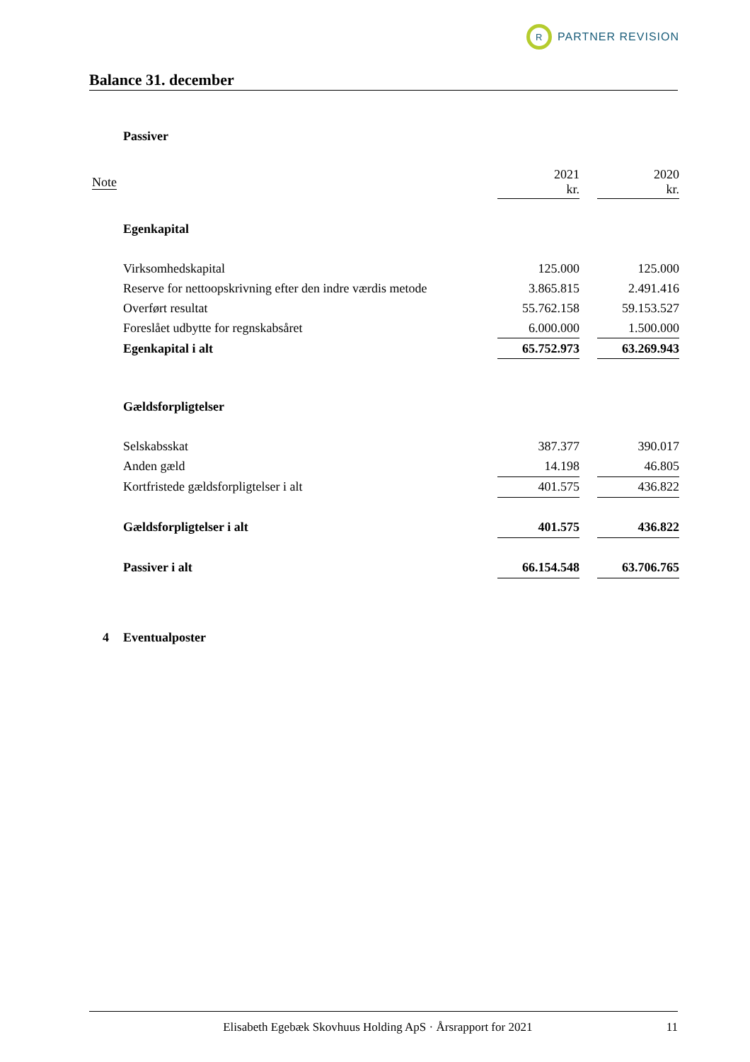R
PARTNER REVISION
Balance 31. december
| | Passiver | | | |
| Note | | 2021 kr. | | 2020 kr. |
| | Egenkapital | | | |
| | Virksomhedskapital | 125.000 | | 125.000 |
| | Reserve for nettoopskrivning efter den indre værdis metode | 3.865.815 | | 2.491.416 |
| | Overført resultat | 55.762.158 | | 59.153.527 |
| | Foreslået udbytte for regnskabsåret | 6.000.000 | | 1.500.000 |
| | Egenkapital i alt | 65.752.973 | | 63.269.943 |
| | Gældsforpligtelser | | | |
| | Selskabsskat | 387.377 | | 390.017 |
| | Anden gæld | 14.198 | | 46.805 |
| | Kortfristede gældsforpligtelser i alt | 401.575 | | 436.822 |
| | Gældsforpligtelser i alt | 401.575 | | 436.822 |
| | Passiver i alt | 66.154.548 | | 63.706.765 |
| 4 | Eventualposter | | | |
Elisabeth Egebæk Skovhuus Holding ApS · Årsrapport for 2021 11